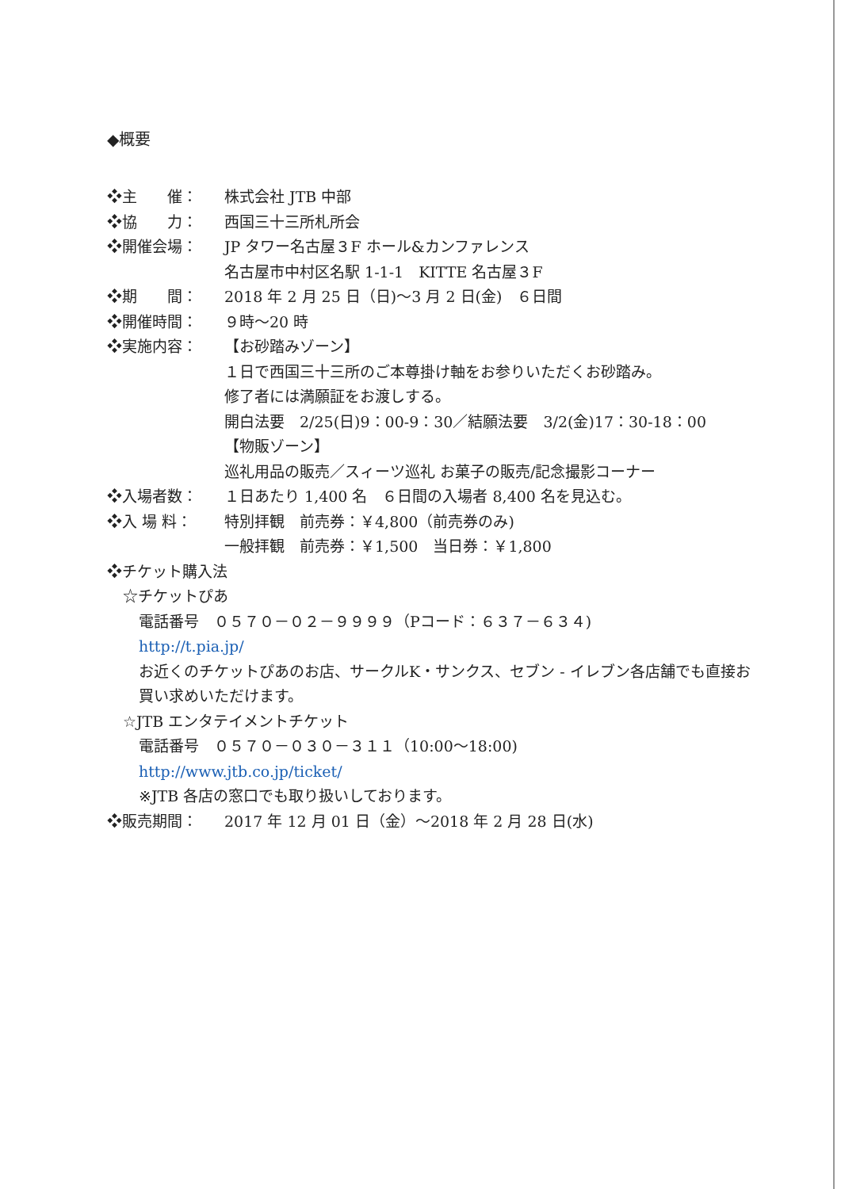◆概要
❖主　　催： 株式会社 JTB 中部
❖協　　力： 西国三十三所札所会
❖開催会場： JP タワー名古屋３F ホール&カンファレンス
名古屋市中村区名駅 1-1-1　KITTE 名古屋３F
❖期　　間： 2018 年 2 月 25 日（日)～3 月 2 日(金)　６日間
❖開催時間： ９時～20 時
❖実施内容： 【お砂踏みゾーン】
１日で西国三十三所のご本尊掛け軸をお参りいただくお砂踏み。
修了者には満願証をお渡しする。
開白法要　2/25(日)9：00-9：30／結願法要　3/2(金)17：30-18：00
【物販ゾーン】
巡礼用品の販売／スィーツ巡礼 お菓子の販売/記念撮影コーナー
❖入場者数： １日あたり 1,400 名　６日間の入場者 8,400 名を見込む。
❖入 場 料： 特別拝観　前売券：￥4,800（前売券のみ)
一般拝観　前売券：￥1,500　当日券：￥1,800
❖チケット購入法
☆チケットぴあ
電話番号　０５７０－０２－９９９９（Pコード：６３７－６３４)
http://t.pia.jp/
お近くのチケットぴあのお店、サークルK・サンクス、セブン - イレブン各店舗でも直接お買い求めいただけます。
☆JTB エンタテイメントチケット
電話番号　０５７０－０３０－３１１（10:00～18:00)
http://www.jtb.co.jp/ticket/
※JTB 各店の窓口でも取り扱いしております。
❖販売期間： 2017 年 12 月 01 日（金）～2018 年 2 月 28 日(水)